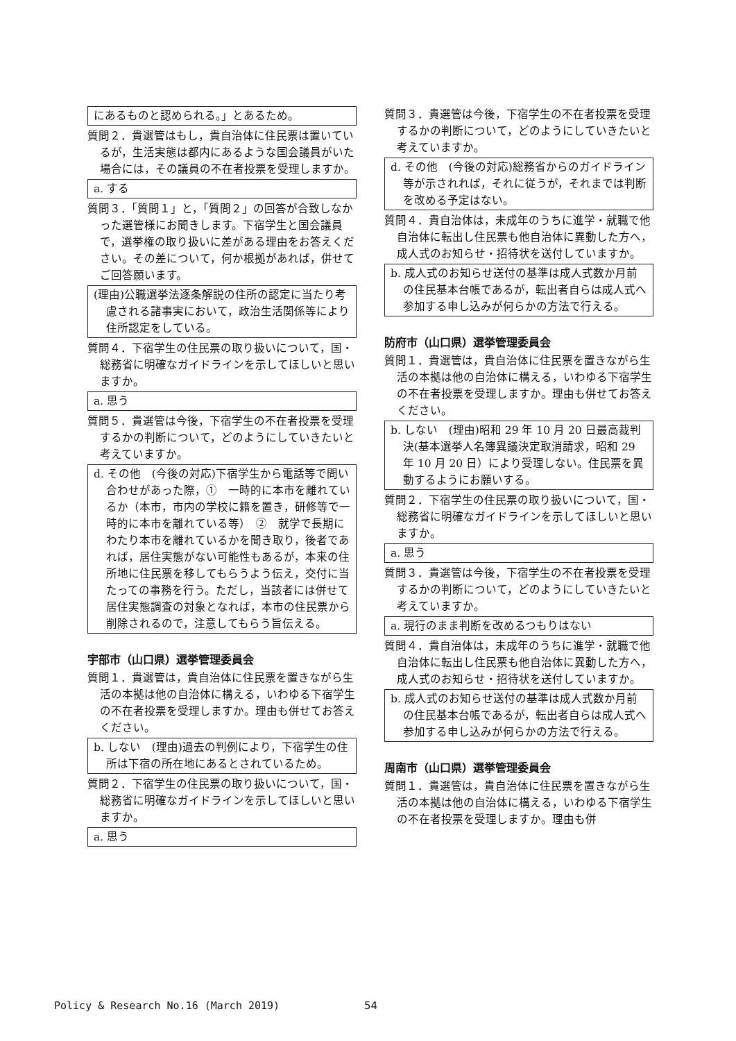にあるものと認められる。」とあるため。
質問２．貴選管はもし，貴自治体に住民票は置いているが，生活実態は都内にあるような国会議員がいた場合には，その議員の不在者投票を受理しますか。
a. する
質問３．「質問１」と，「質問２」の回答が合致しなかった選管様にお聞きします。下宿学生と国会議員で，選挙権の取り扱いに差がある理由をお答えください。その差について，何か根拠があれば，併せてご回答願います。
(理由)公職選挙法逐条解説の住所の認定に当たり考慮される諸事実において，政治生活関係等により住所認定をしている。
質問４．下宿学生の住民票の取り扱いについて，国・総務省に明確なガイドラインを示してほしいと思いますか。
a. 思う
質問５．貴選管は今後，下宿学生の不在者投票を受理するかの判断について，どのようにしていきたいと考えていますか。
d. その他　(今後の対応)下宿学生から電話等で問い合わせがあった際，①　一時的に本市を離れているか（本市，市内の学校に籍を置き，研修等で一時的に本市を離れている等）　②　就学で長期にわたり本市を離れているかを聞き取り，後者であれば，居住実態がない可能性もあるが，本来の住所地に住民票を移してもらうよう伝え，交付に当たっての事務を行う。ただし，当該者には併せて居住実態調査の対象となれば，本市の住民票から削除されるので，注意してもらう旨伝える。
宇部市（山口県）選挙管理委員会
質問１．貴選管は，貴自治体に住民票を置きながら生活の本拠は他の自治体に構える，いわゆる下宿学生の不在者投票を受理しますか。理由も併せてお答えください。
b. しない　(理由)過去の判例により，下宿学生の住所は下宿の所在地にあるとされているため。
質問２．下宿学生の住民票の取り扱いについて，国・総務省に明確なガイドラインを示してほしいと思いますか。
a. 思う
質問３．貴選管は今後，下宿学生の不在者投票を受理するかの判断について，どのようにしていきたいと考えていますか。
d. その他　(今後の対応)総務省からのガイドライン等が示されれば，それに従うが，それまでは判断を改める予定はない。
質問４．貴自治体は，未成年のうちに進学・就職で他自治体に転出し住民票も他自治体に異動した方へ，成人式のお知らせ・招待状を送付していますか。
b. 成人式のお知らせ送付の基準は成人式数か月前の住民基本台帳であるが，転出者自らは成人式へ参加する申し込みが何らかの方法で行える。
防府市（山口県）選挙管理委員会
質問１．貴選管は，貴自治体に住民票を置きながら生活の本拠は他の自治体に構える，いわゆる下宿学生の不在者投票を受理しますか。理由も併せてお答えください。
b. しない　(理由)昭和 29 年 10 月 20 日最高裁判決(基本選挙人名簿異議決定取消請求，昭和 29 年 10 月 20 日）により受理しない。住民票を異動するようにお願いする。
質問２．下宿学生の住民票の取り扱いについて，国・総務省に明確なガイドラインを示してほしいと思いますか。
a. 思う
質問３．貴選管は今後，下宿学生の不在者投票を受理するかの判断について，どのようにしていきたいと考えていますか。
a. 現行のまま判断を改めるつもりはない
質問４．貴自治体は，未成年のうちに進学・就職で他自治体に転出し住民票も他自治体に異動した方へ，成人式のお知らせ・招待状を送付していますか。
b. 成人式のお知らせ送付の基準は成人式数か月前の住民基本台帳であるが，転出者自らは成人式へ参加する申し込みが何らかの方法で行える。
周南市（山口県）選挙管理委員会
質問１．貴選管は，貴自治体に住民票を置きながら生活の本拠は他の自治体に構える，いわゆる下宿学生の不在者投票を受理しますか。理由も併
Policy & Research No.16 (March 2019)
54